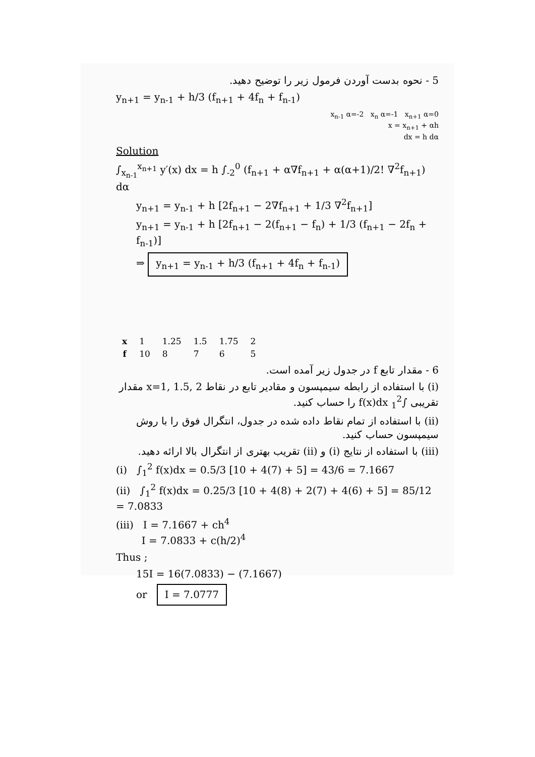5 - نحوه بدست آوردن فرمول زیر را توضیح دهید.
y<sub>n+1</sub> = y<sub>n-1</sub> + h/3 (f<sub>n+1</sub> + 4f<sub>n</sub> + f<sub>n-1</sub>)
x<sub>n-1</sub> α=-2 x<sub>n</sub> α=-1 x<sub>n+1</sub> α=0
x = x<sub>n+1</sub> + αh
dx = h dα
Solution
∫<sub>x<sub>n-1</sub></sub><sup>x<sub>n+1</sub></sup> y′(x) dx = h ∫<sub>-2</sub><sup>0</sup> (f<sub>n+1</sub> + α∇f<sub>n+1</sub> + α(α+1)/2! ∇<sup>2</sup>f<sub>n+1</sub>) dα
y<sub>n+1</sub> = y<sub>n-1</sub> + h [2f<sub>n+1</sub> − 2∇f<sub>n+1</sub> + 1/3 ∇<sup>2</sup>f<sub>n+1</sub>]
y<sub>n+1</sub> = y<sub>n-1</sub> + h [2f<sub>n+1</sub> − 2(f<sub>n+1</sub> − f<sub>n</sub>) + 1/3 (f<sub>n+1</sub> − 2f<sub>n</sub> + f<sub>n-1</sub>)]
⇒ y<sub>n+1</sub> = y<sub>n-1</sub> + h/3 (f<sub>n+1</sub> + 4f<sub>n</sub> + f<sub>n-1</sub>)
| x | 1 | 1.25 | 1.5 | 1.75 | 2 |
| f | 10 | 8 | 7 | 6 | 5 |
6 - مقدار تابع f در جدول زیر آمده است.
(i) با استفاده از رابطه سیمپسون و مقادیر تابع در نقاط x=1, 1.5, 2 مقدار تقریبی ∫<sub>1</sub><sup>2</sup> f(x)dx را حساب کنید.
(ii) با استفاده از تمام نقاط داده شده در جدول، انتگرال فوق را با روش سیمپسون حساب کنید.
(iii) با استفاده از نتایج (i) و (ii) تقریب بهتری از انتگرال بالا ارائه دهید.
(i) ∫<sub>1</sub><sup>2</sup> f(x)dx = 0.5/3 [10 + 4(7) + 5] = 43/6 = 7.1667
(ii) ∫<sub>1</sub><sup>2</sup> f(x)dx = 0.25/3 [10 + 4(8) + 2(7) + 4(6) + 5] = 85/12 = 7.0833
(iii) I = 7.1667 + ch<sup>4</sup>
I = 7.0833 + c(h/2)<sup>4</sup>
Thus ;
15I = 16(7.0833) − (7.1667)
or I = 7.0777